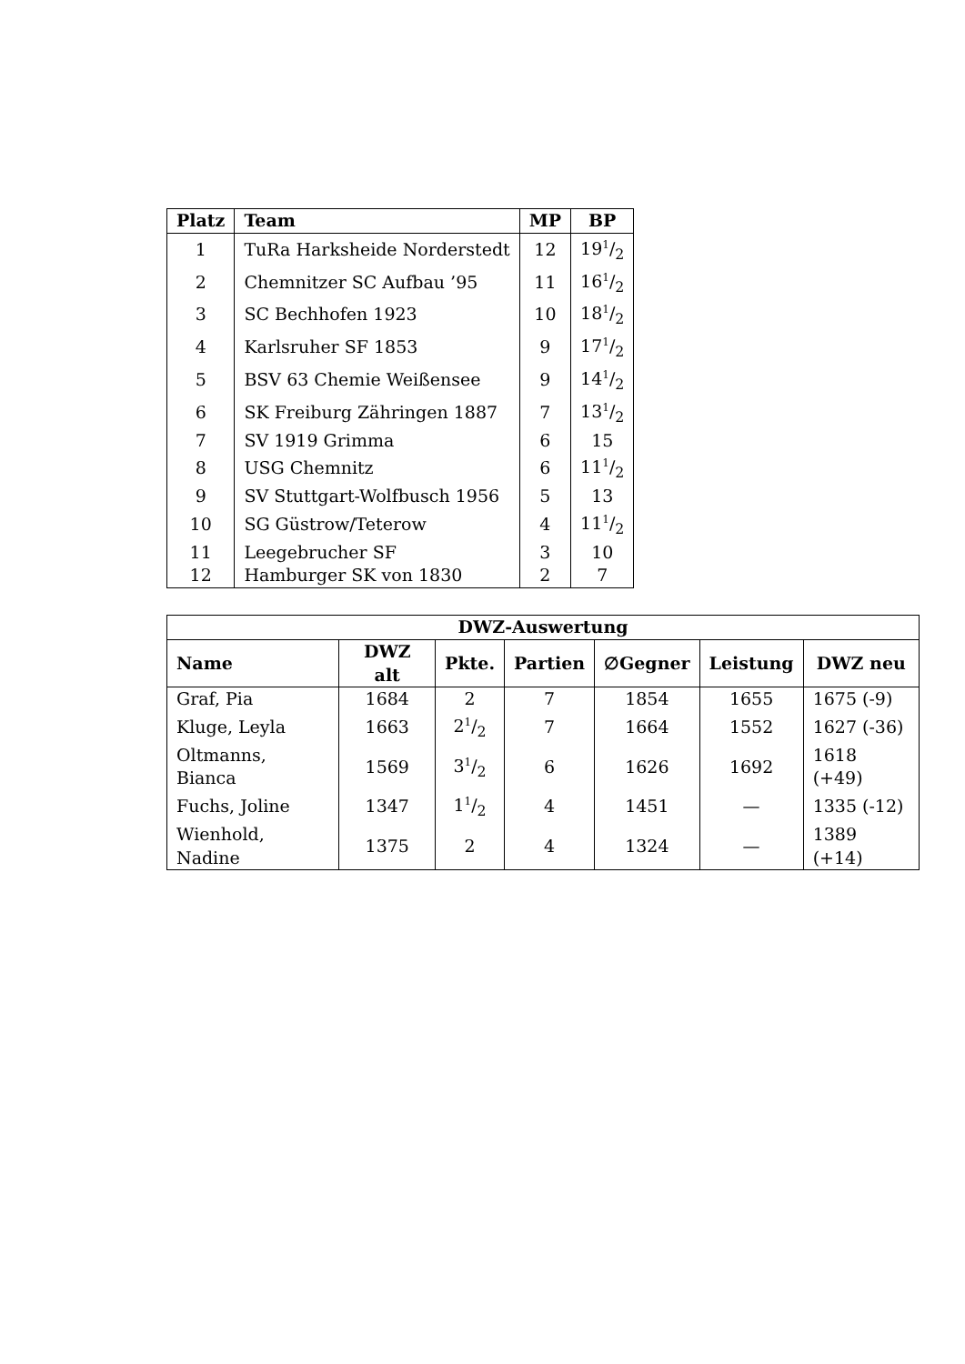| Platz | Team | MP | BP |
| --- | --- | --- | --- |
| 1 | TuRa Harksheide Norderstedt | 12 | 191/2 |
| 2 | Chemnitzer SC Aufbau ’95 | 11 | 161/2 |
| 3 | SC Bechhofen 1923 | 10 | 181/2 |
| 4 | Karlsruher SF 1853 | 9 | 171/2 |
| 5 | BSV 63 Chemie Weißensee | 9 | 141/2 |
| 6 | SK Freiburg Zähringen 1887 | 7 | 131/2 |
| 7 | SV 1919 Grimma | 6 | 15 |
| 8 | USG Chemnitz | 6 | 111/2 |
| 9 | SV Stuttgart-Wolfbusch 1956 | 5 | 13 |
| 10 | SG Güstrow/Teterow | 4 | 111/2 |
| 11 | Leegebrucher SF | 3 | 10 |
| 12 | Hamburger SK von 1830 | 2 | 7 |
| DWZ-Auswertung | | | | | | |
| --- | --- | --- | --- | --- | --- | --- |
| Name | DWZ alt | Pkte. | Partien | ∅Gegner | Leistung | DWZ neu |
| Graf, Pia | 1684 | 2 | 7 | 1854 | 1655 | 1675 (-9) |
| Kluge, Leyla | 1663 | 21/2 | 7 | 1664 | 1552 | 1627 (-36) |
| Oltmanns, Bianca | 1569 | 31/2 | 6 | 1626 | 1692 | 1618 (+49) |
| Fuchs, Joline | 1347 | 11/2 | 4 | 1451 | — | 1335 (-12) |
| Wienhold, Nadine | 1375 | 2 | 4 | 1324 | — | 1389 (+14) |